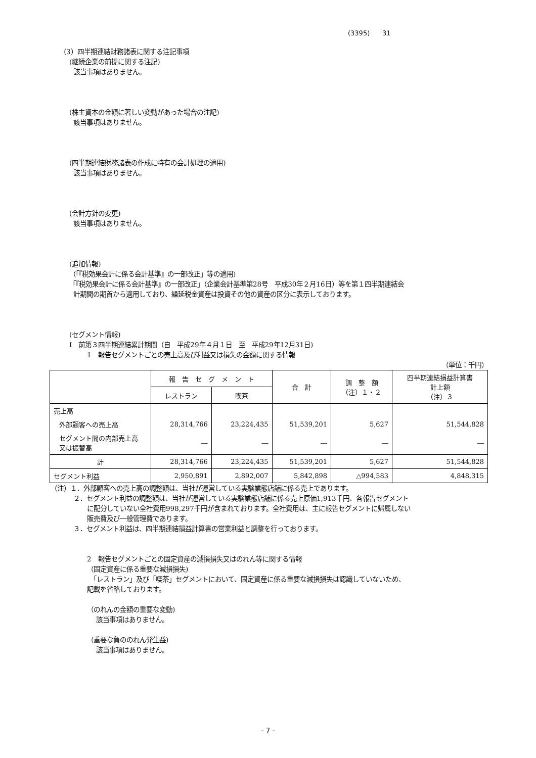(3395) 31
（3）四半期連結財務諸表に関する注記事項
(継続企業の前提に関する注記)
該当事項はありません。
(株主資本の金額に著しい変動があった場合の注記)
該当事項はありません。
(四半期連結財務諸表の作成に特有の会計処理の適用)
該当事項はありません。
(会計方針の変更)
該当事項はありません。
(追加情報)
（「『税効果会計に係る会計基準』の一部改正」等の適用)
「『税効果会計に係る会計基準』の一部改正」（企業会計基準第28号　平成30年２月16日）等を第１四半期連結会
計期間の期首から適用しており、繰延税金資産は投資その他の資産の区分に表示しております。
(セグメント情報)
Ⅰ　前第３四半期連結累計期間（自　平成29年４月１日　至　平成29年12月31日)
1　報告セグメントごとの売上高及び利益又は損失の金額に関する情報
（単位：千円）
| | 報 告 セ グ メ ン ト | | 合 計 | 調 整 額 （注）１・２ | 四半期連結損益計算書 計上額 （注）３ |
| --- | --- | --- | --- | --- | --- |
| | レストラン | 喫茶 | | | |
| 売上高 | | | | | |
| 外部顧客への売上高 | 28,314,766 | 23,224,435 | 51,539,201 | 5,627 | 51,544,828 |
| セグメント間の内部売上高 又は振替高 | ― | ― | ― | ― | ― |
| 計 | 28,314,766 | 23,224,435 | 51,539,201 | 5,627 | 51,544,828 |
| セグメント利益 | 2,950,891 | 2,892,007 | 5,842,898 | △994,583 | 4,848,315 |
（注）１．外部顧客への売上高の調整額は、当社が運営している実験業態店舗に係る売上であります。
２．セグメント利益の調整額は、当社が運営している実験業態店舗に係る売上原価1,913千円、各報告セグメント
に配分していない全社費用998,297千円が含まれております。全社費用は、主に報告セグメントに帰属しない
販売費及び一般管理費であります。
３．セグメント利益は、四半期連結損益計算書の営業利益と調整を行っております。
2　報告セグメントごとの固定資産の減損損失又はのれん等に関する情報
（固定資産に係る重要な減損損失)
　「レストラン」及び「喫茶」セグメントにおいて、固定資産に係る重要な減損損失は認識していないため、
記載を省略しております。
（のれんの金額の重要な変動)
該当事項はありません。
（重要な負ののれん発生益)
該当事項はありません。
- 7 -